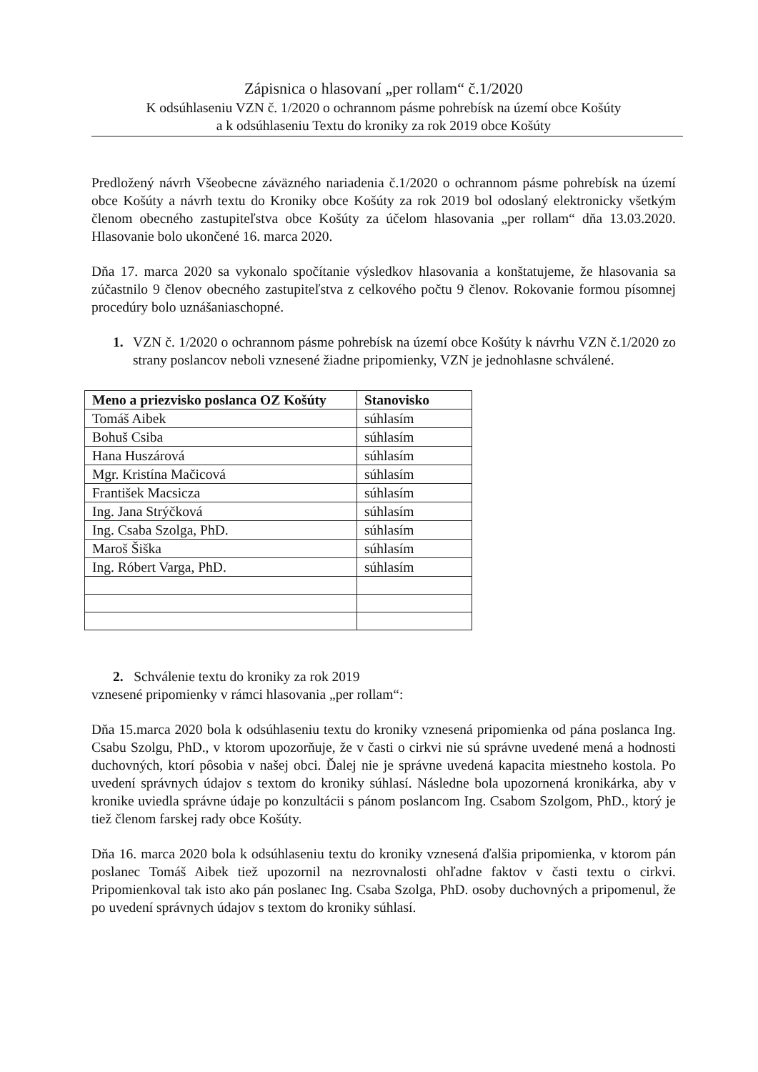Zápisnica o hlasovaní „per rollam“ č.1/2020
K odsúhlaseniu VZN č. 1/2020 o ochrannom pásme pohrebísk na území obce Košúty
a k odsúhlaseniu Textu do kroniky za rok 2019 obce Košúty
Predložený návrh Všeobecne záväzného nariadenia č.1/2020 o ochrannom pásme pohrebísk na území obce Košúty a návrh textu do Kroniky obce Košúty za rok 2019 bol odoslaný elektronicky všetkým členom obecného zastupiteľstva obce Košúty za účelom hlasovania „per rollam“ dňa 13.03.2020. Hlasovanie bolo ukončené 16. marca 2020.
Dňa 17. marca 2020 sa vykonalo spočítanie výsledkov hlasovania a konštatujeme, že hlasovania sa zúčastnilo 9 členov obecného zastupiteľstva z celkového počtu 9 členov. Rokovanie formou písomnej procedúry bolo uznášaniaschopné.
1. VZN č. 1/2020 o ochrannom pásme pohrebísk na území obce Košúty k návrhu VZN č.1/2020 zo strany poslancov neboli vznesené žiadne pripomienky, VZN je jednohlasne schválené.
| Meno a priezvisko poslanca OZ Košúty | Stanovisko |
| --- | --- |
| Tomáš Aibek | súhlasím |
| Bohuš Csiba | súhlasím |
| Hana Huszárová | súhlasím |
| Mgr. Kristína Mačicová | súhlasím |
| František Macsicza | súhlasím |
| Ing. Jana Strýčková | súhlasím |
| Ing. Csaba Szolga, PhD. | súhlasím |
| Maroš Šiška | súhlasím |
| Ing. Róbert Varga, PhD. | súhlasím |
2. Schválenie textu do kroniky za rok 2019
vznesené pripomienky v rámci hlasovania „per rollam“:
Dňa 15.marca 2020 bola k odsúhlaseniu textu do kroniky vznesená pripomienka od pána poslanca Ing. Csabu Szolgu, PhD., v ktorom upozorňuje, že v časti o cirkvi nie sú správne uvedené mená a hodnosti duchovných, ktorí pôsobia v našej obci. Ďalej nie je správne uvedená kapacita miestneho kostola. Po uvedení správnych údajov s textom do kroniky súhlasí. Následne bola upozornená kronikárka, aby v kronike uviedla správne údaje po konzultácii s pánom poslancom Ing. Csabom Szolgom, PhD., ktorý je tiež členom farskej rady obce Košúty.
Dňa 16. marca 2020 bola k odsúhlaseniu textu do kroniky vznesená ďalšia pripomienka, v ktorom pán poslanec Tomáš Aibek tiež upozornil na nezrovnalosti ohľadne faktov v časti textu o cirkvi. Pripomienkoval tak isto ako pán poslanec Ing. Csaba Szolga, PhD. osoby duchovných a pripomenul, že po uvedení správnych údajov s textom do kroniky súhlasí.